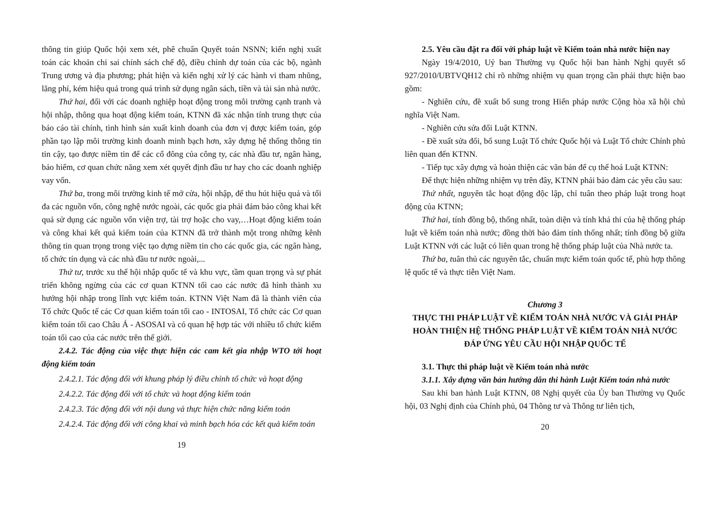thông tin giúp Quốc hội xem xét, phê chuẩn Quyết toán NSNN; kiến nghị xuất toán các khoản chi sai chính sách chế độ, điều chỉnh dự toán của các bộ, ngành Trung ương và địa phương; phát hiện và kiến nghị xử lý các hành vi tham nhũng, lãng phí, kém hiệu quả trong quá trình sử dụng ngân sách, tiền và tài sản nhà nước.
Thứ hai, đối với các doanh nghiệp hoạt động trong môi trường cạnh tranh và hội nhập, thông qua hoạt động kiểm toán, KTNN đã xác nhận tính trung thực của báo cáo tài chính, tình hình sản xuất kinh doanh của đơn vị được kiểm toán, góp phần tạo lập môi trường kinh doanh minh bạch hơn, xây dựng hệ thống thông tin tin cậy, tạo được niềm tin để các cổ đông của công ty, các nhà đầu tư, ngân hàng, bảo hiểm, cơ quan chức năng xem xét quyết định đầu tư hay cho các doanh nghiệp vay vốn.
Thứ ba, trong môi trường kinh tế mở cửa, hội nhập, để thu hút hiệu quả và tối đa các nguồn vốn, công nghệ nước ngoài, các quốc gia phải đảm bảo công khai kết quả sử dụng các nguồn vốn viện trợ, tài trợ hoặc cho vay,…Hoạt động kiểm toán và công khai kết quả kiểm toán của KTNN đã trở thành một trong những kênh thông tin quan trọng trong việc tạo dựng niềm tin cho các quốc gia, các ngân hàng, tổ chức tín dụng và các nhà đầu tư nước ngoài,...
Thứ tư, trước xu thế hội nhập quốc tế và khu vực, tầm quan trọng và sự phát triển không ngừng của các cơ quan KTNN tối cao các nước đã hình thành xu hướng hội nhập trong lĩnh vực kiểm toán. KTNN Việt Nam đã là thành viên của Tổ chức Quốc tế các Cơ quan kiểm toán tối cao - INTOSAI, Tổ chức các Cơ quan kiểm toán tối cao Châu Á - ASOSAI và có quan hệ hợp tác với nhiều tổ chức kiểm toán tối cao của các nước trên thế giới.
2.4.2. Tác động của việc thực hiện các cam kết gia nhập WTO tới hoạt động kiểm toán
2.4.2.1. Tác động đối với khung pháp lý điều chỉnh tổ chức và hoạt động
2.4.2.2. Tác động đối với tổ chức và hoạt động kiểm toán
2.4.2.3. Tác động đối với nội dung và thực hiện chức năng kiểm toán
2.4.2.4. Tác động đối với công khai và minh bạch hóa các kết quả kiểm toán
19
2.5. Yêu cầu đặt ra đối với pháp luật về Kiểm toán nhà nước hiện nay
Ngày 19/4/2010, Uỷ ban Thường vụ Quốc hội ban hành Nghị quyết số 927/2010/UBTVQH12 chỉ rõ những nhiệm vụ quan trọng cần phải thực hiện bao gồm:
- Nghiên cứu, đề xuất bổ sung trong Hiến pháp nước Cộng hòa xã hội chủ nghĩa Việt Nam.
- Nghiên cứu sửa đổi Luật KTNN.
- Đề xuất sửa đổi, bổ sung Luật Tổ chức Quốc hội và Luật Tổ chức Chính phủ liên quan đến KTNN.
- Tiếp tục xây dựng và hoàn thiện các văn bản để cụ thể hoá Luật KTNN:
Để thực hiện những nhiệm vụ trên đây, KTNN phải bảo đảm các yêu cầu sau:
Thứ nhất, nguyên tắc hoạt động độc lập, chỉ tuân theo pháp luật trong hoạt động của KTNN;
Thứ hai, tính đồng bộ, thống nhất, toàn diện và tính khả thi của hệ thống pháp luật về kiểm toán nhà nước; đồng thời bảo đảm tính thống nhất; tính đồng bộ giữa Luật KTNN với các luật có liên quan trong hệ thống pháp luật của Nhà nước ta.
Thứ ba, tuân thủ các nguyên tắc, chuẩn mực kiểm toán quốc tế, phù hợp thông lệ quốc tế và thực tiễn Việt Nam.
Chương 3
THỰC THI PHÁP LUẬT VỀ KIỂM TOÁN NHÀ NƯỚC VÀ GIẢI PHÁP HOÀN THIỆN HỆ THỐNG PHÁP LUẬT VỀ KIỂM TOÁN NHÀ NƯỚC ĐÁP ỨNG YÊU CẦU HỘI NHẬP QUỐC TẾ
3.1. Thực thi pháp luật về Kiểm toán nhà nước
3.1.1. Xây dựng văn bản hướng dẫn thi hành Luật Kiểm toán nhà nước
Sau khi ban hành Luật KTNN, 08 Nghị quyết của Ủy ban Thường vụ Quốc hội, 03 Nghị định của Chính phủ, 04 Thông tư và Thông tư liên tịch,
20